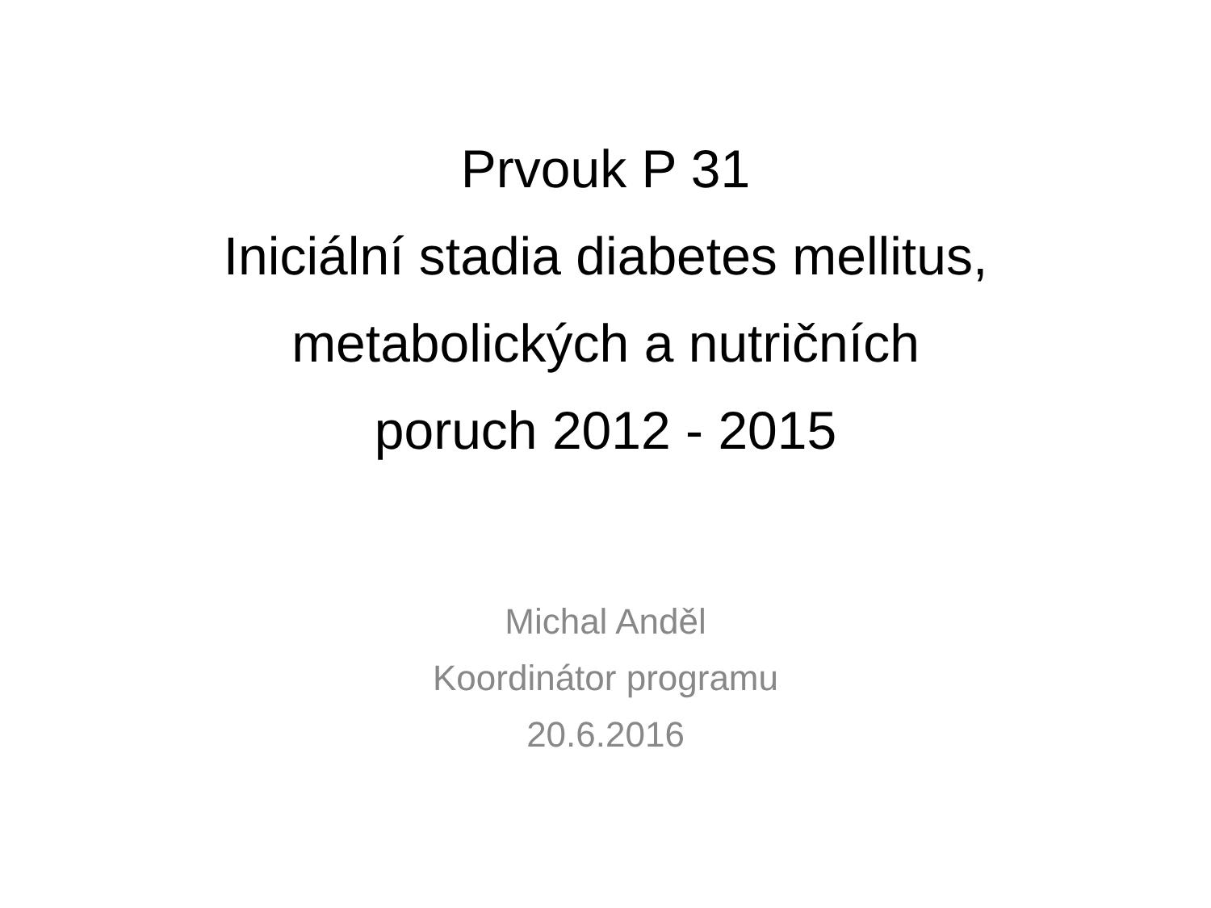Prvouk P 31
Iniciální stadia diabetes mellitus,
metabolických a nutričních
poruch 2012 - 2015
Michal Anděl
Koordinátor programu
20.6.2016